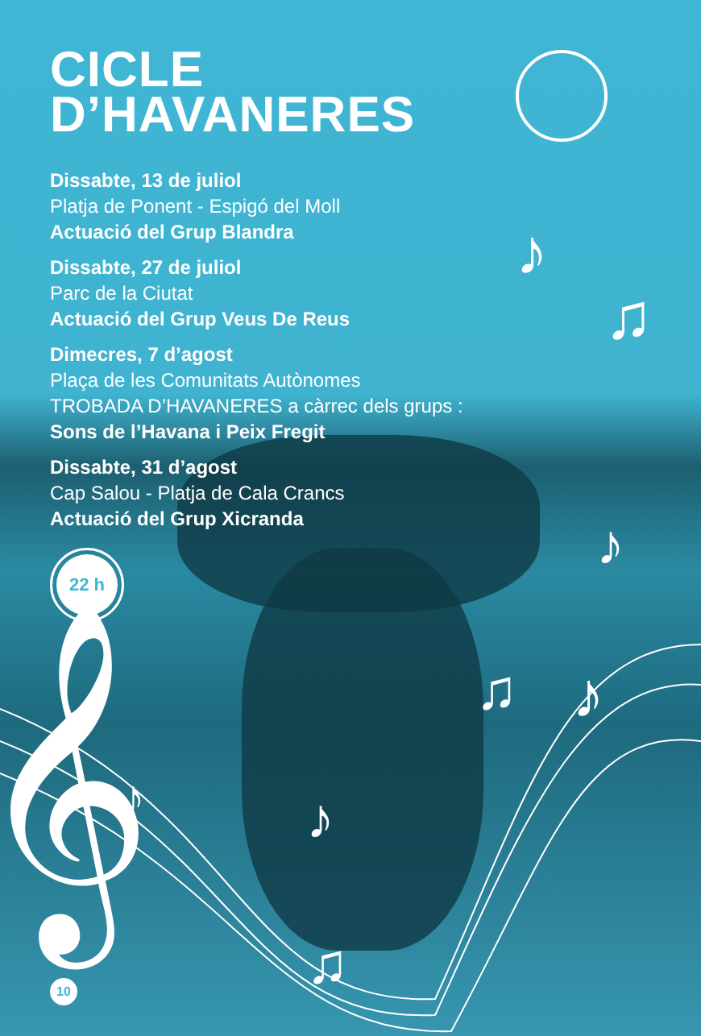♪
♫
♪
𝄞
♪
♪
♪
♫
♫
CICLE
D’HAVANERES
Dissabte, 13 de juliol
Platja de Ponent - Espigó del Moll
Actuació del Grup Blandra
Dissabte, 27 de juliol
Parc de la Ciutat
Actuació del Grup Veus De Reus
Dimecres, 7 d’agost
Plaça de les Comunitats Autònomes
TROBADA D’HAVANERES a càrrec dels grups :
Sons de l’Havana i Peix Fregit
Dissabte, 31 d’agost
Cap Salou - Platja de Cala Crancs
Actuació del Grup Xicranda
22 h
10